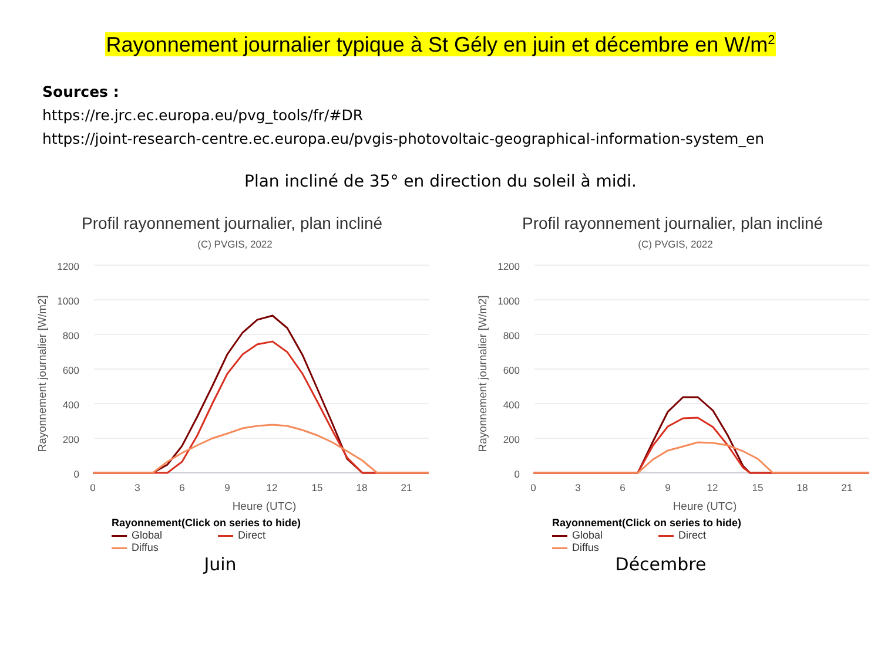Rayonnement journalier typique à St Gély en juin et décembre en W/m<sup>2</sup>
Sources :
https://re.jrc.ec.europa.eu/pvg_tools/fr/#DR
https://joint-research-centre.ec.europa.eu/pvgis-photovoltaic-geographical-information-system_en
Plan incliné de 35° en direction du soleil à midi.
Profil rayonnement journalier, plan incliné
(C) PVGIS, 2022
1200
1000
800
600
400
200
0
0
3
6
9
12
15
18
21
Heure (UTC)
Rayonnement journalier [W/m2]
Rayonnement(Click on series to hide)
Global Direct
Diffus
Juin
Profil rayonnement journalier, plan incliné
(C) PVGIS, 2022
1200
1000
800
600
400
200
0
0
3
6
9
12
15
18
21
Heure (UTC)
Rayonnement journalier [W/m2]
Rayonnement(Click on series to hide)
Global Direct
Diffus
Décembre